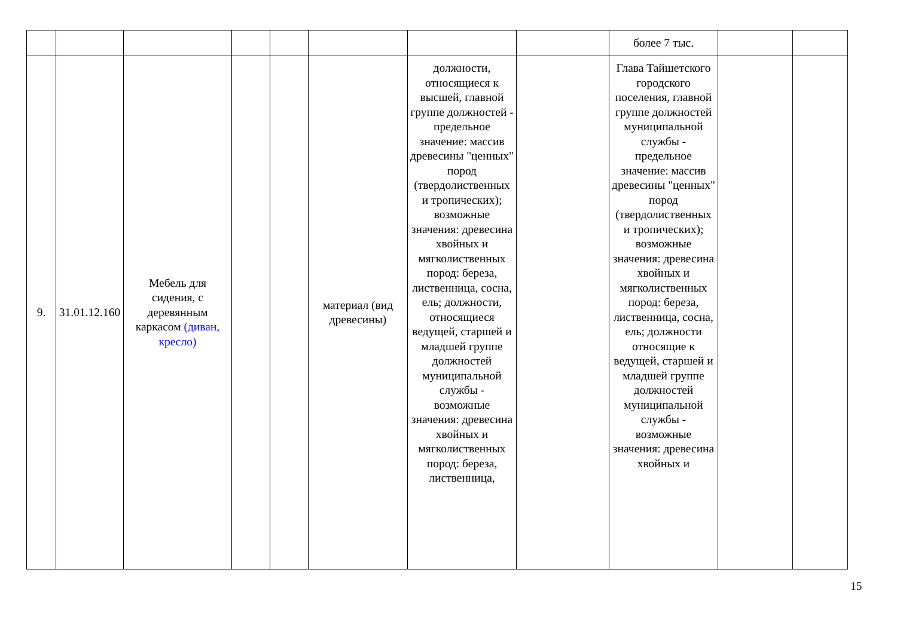| | | | | | | | | более 7 тыс. | | |
| 9. | 31.01.12.160 | Мебель для сидения, с деревянным каркасом (диван, кресло) | | | материал (вид древесины) | должности, относящиеся к высшей, главной группе должностей - предельное значение: массив древесины "ценных" пород (твердолиственных и тропических); возможные значения: древесина хвойных и мягколиственных пород: береза, лиственница, сосна, ель; должности, относящиеся ведущей, старшей и младшей группе должностей муниципальной службы - возможные значения: древесина хвойных и мягколиственных пород: береза, лиственница, | | Глава Тайшетского городского поселения, главной группе должностей муниципальной службы - предельное значение: массив древесины "ценных" пород (твердолиственных и тропических); возможные значения: древесина хвойных и мягколиственных пород: береза, лиственница, сосна, ель; должности относящие к ведущей, старшей и младшей группе должностей муниципальной службы - возможные значения: древесина хвойных и | | |
15